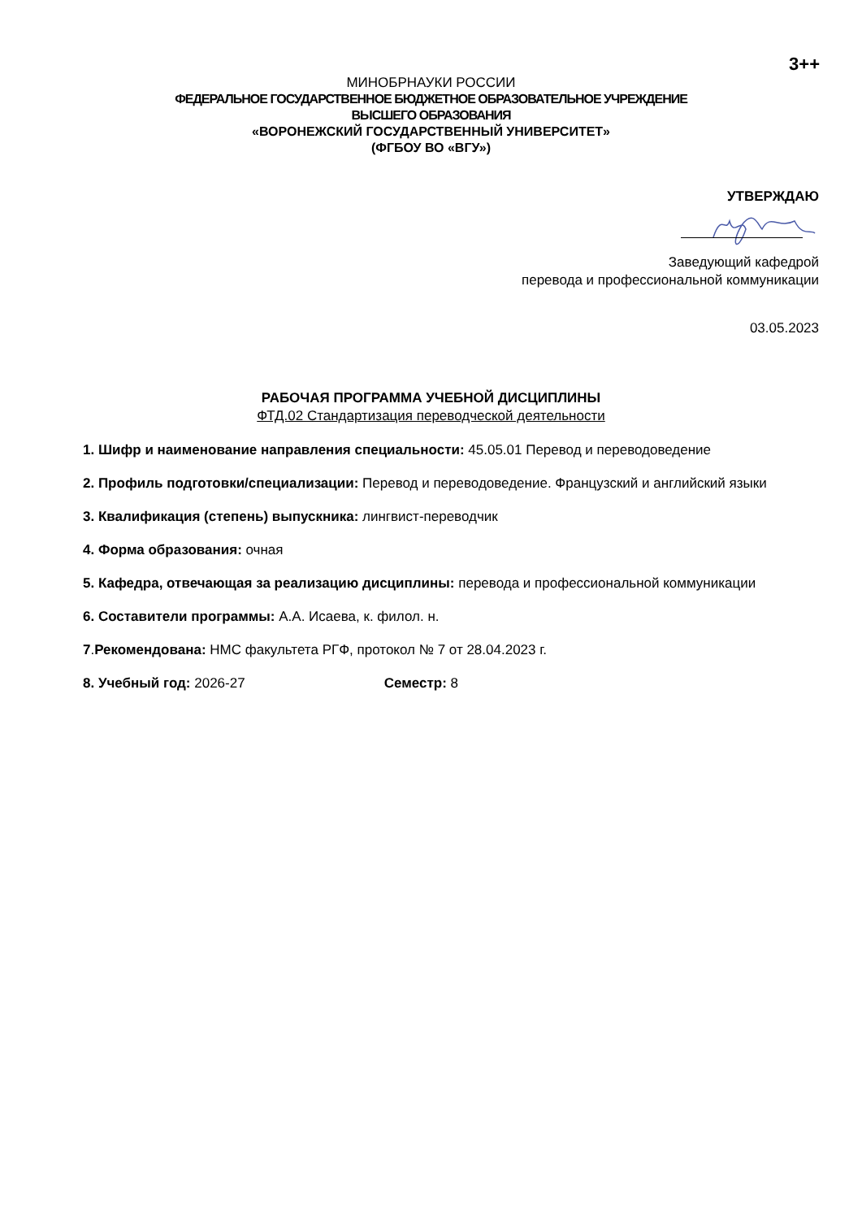3++
МИНОБРНАУКИ РОССИИ
ФЕДЕРАЛЬНОЕ ГОСУДАРСТВЕННОЕ БЮДЖЕТНОЕ ОБРАЗОВАТЕЛЬНОЕ УЧРЕЖДЕНИЕ
ВЫСШЕГО ОБРАЗОВАНИЯ
«ВОРОНЕЖСКИЙ ГОСУДАРСТВЕННЫЙ УНИВЕРСИТЕТ»
(ФГБОУ ВО «ВГУ»)
УТВЕРЖДАЮ
Заведующий кафедрой
перевода и профессиональной коммуникации
03.05.2023
РАБОЧАЯ ПРОГРАММА УЧЕБНОЙ ДИСЦИПЛИНЫ
ФТД.02 Стандартизация переводческой деятельности
1. Шифр и наименование направления специальности: 45.05.01 Перевод и переводоведение
2. Профиль подготовки/специализации: Перевод и переводоведение. Французский и английский языки
3. Квалификация (степень) выпускника: лингвист-переводчик
4. Форма образования: очная
5. Кафедра, отвечающая за реализацию дисциплины: перевода и профессиональной коммуникации
6. Составители программы: А.А. Исаева, к. филол. н.
7.Рекомендована: НМС факультета РГФ, протокол № 7 от 28.04.2023 г.
8. Учебный год: 2026-27 Семестр: 8